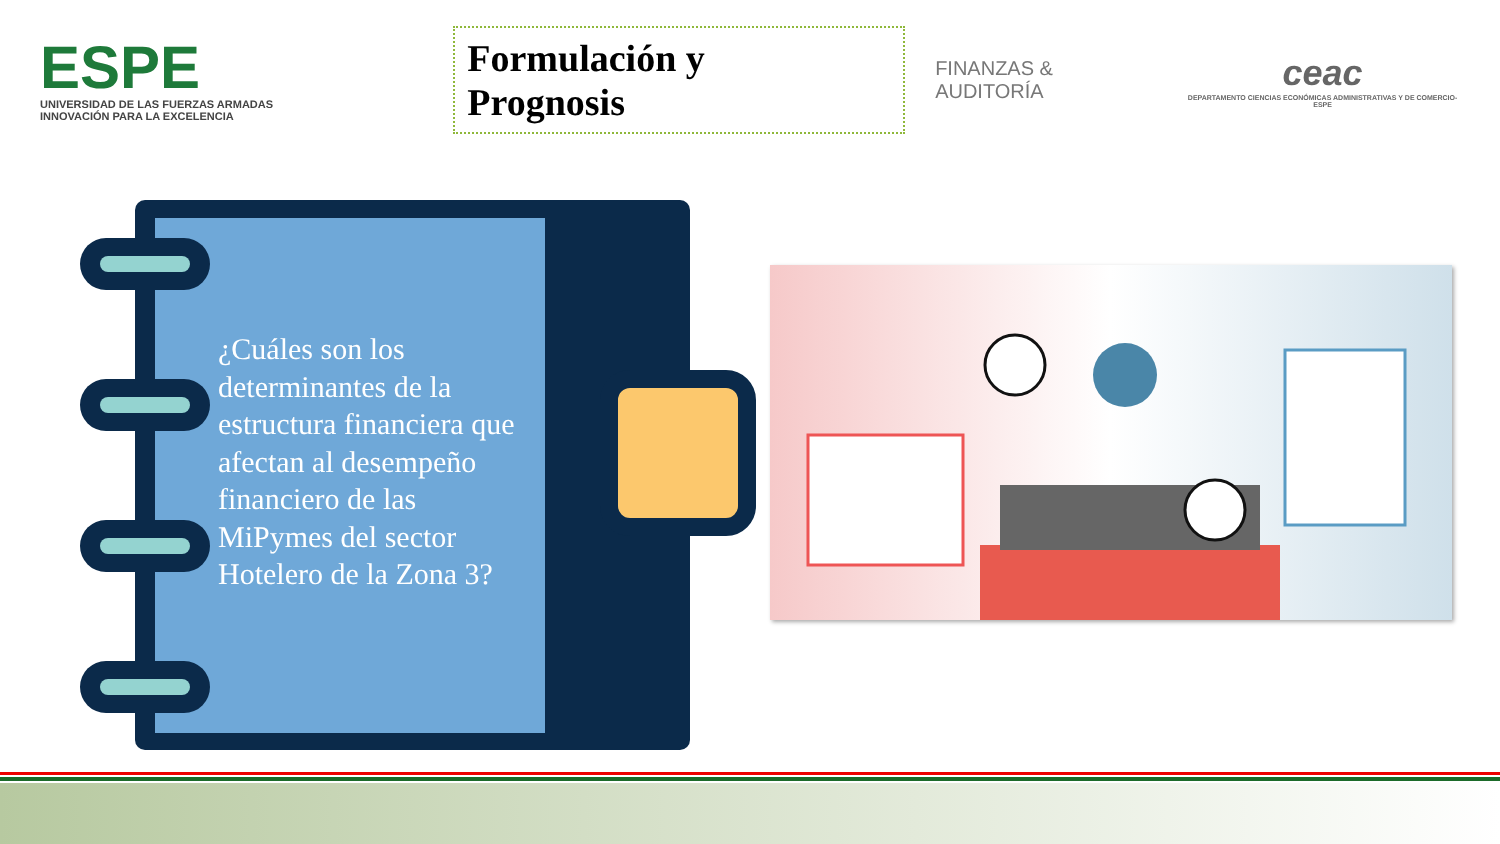ESPE
UNIVERSIDAD DE LAS FUERZAS ARMADAS
INNOVACIÓN PARA LA EXCELENCIA
Formulación y Prognosis
FINANZAS & AUDITORÍA
ceac
DEPARTAMENTO CIENCIAS ECONÓMICAS ADMINISTRATIVAS Y DE COMERCIO-ESPE
¿Cuáles son los determinantes de la estructura financiera que afectan al desempeño financiero de las MiPymes del sector Hotelero de la Zona 3?